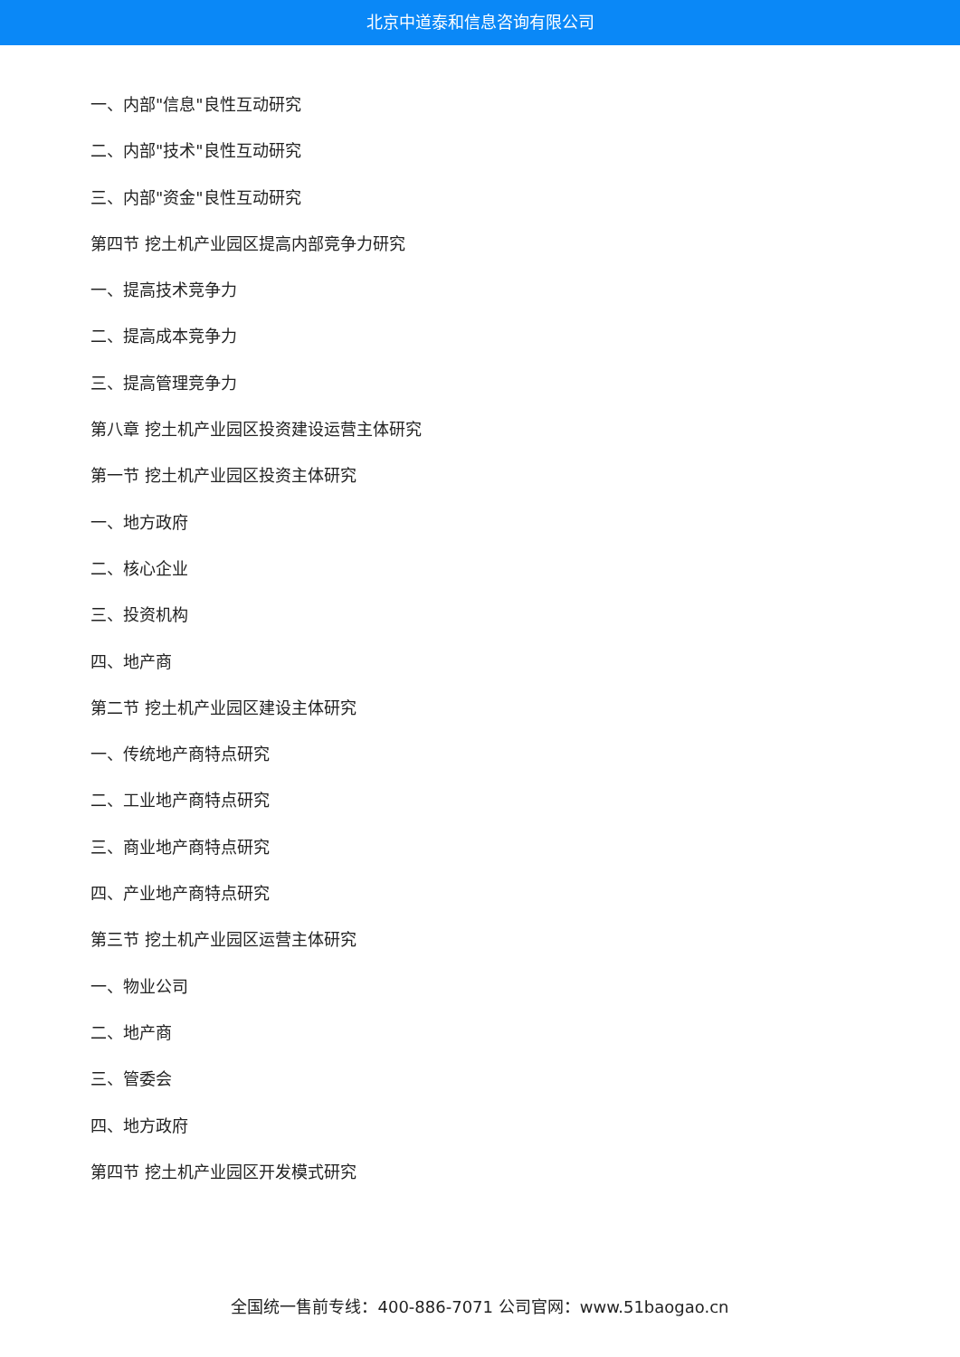北京中道泰和信息咨询有限公司
一、内部"信息"良性互动研究
二、内部"技术"良性互动研究
三、内部"资金"良性互动研究
第四节 挖土机产业园区提高内部竞争力研究
一、提高技术竞争力
二、提高成本竞争力
三、提高管理竞争力
第八章 挖土机产业园区投资建设运营主体研究
第一节 挖土机产业园区投资主体研究
一、地方政府
二、核心企业
三、投资机构
四、地产商
第二节 挖土机产业园区建设主体研究
一、传统地产商特点研究
二、工业地产商特点研究
三、商业地产商特点研究
四、产业地产商特点研究
第三节 挖土机产业园区运营主体研究
一、物业公司
二、地产商
三、管委会
四、地方政府
第四节 挖土机产业园区开发模式研究
全国统一售前专线：400-886-7071 公司官网：www.51baogao.cn